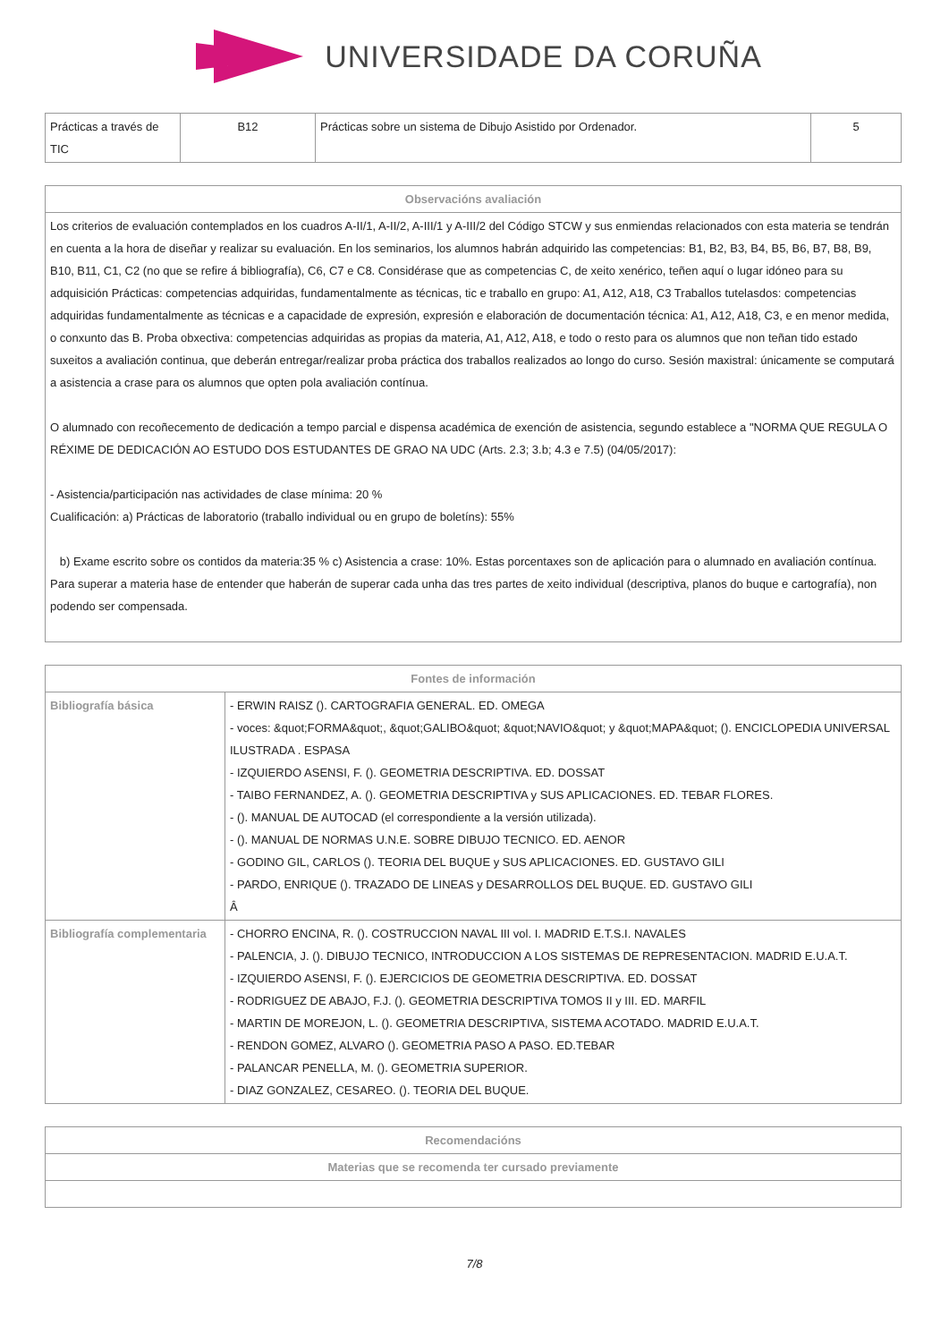UNIVERSIDADE DA CORUÑA
| Prácticas a través de TIC | B12 | Prácticas sobre un sistema de Dibujo Asistido por Ordenador. | 5 |
| Observacións avaliación |
| --- |
| Los criterios de evaluación contemplados en los cuadros A-II/1, A-II/2, A-III/1 y A-III/2 del Código STCW y sus enmiendas relacionados con esta materia se tendrán en cuenta a la hora de diseñar y realizar su evaluación. En los seminarios, los alumnos habrán adquirido las competencias: B1, B2, B3, B4, B5, B6, B7, B8, B9, B10, B11, C1, C2 (no que se refire á bibliografía), C6, C7 e C8. Considérase que as competencias C, de xeito xenérico, teñen aquí o lugar idóneo para su adquisición Prácticas: competencias adquiridas, fundamentalmente as técnicas, tic e traballo en grupo: A1, A12, A18, C3 Traballos tutelasdos: competencias adquiridas fundamentalmente as técnicas e a capacidade de expresión, expresión e elaboración de documentación técnica: A1, A12, A18, C3, e en menor medida, o conxunto das B. Proba obxectiva: competencias adquiridas as propias da materia, A1, A12, A18, e todo o resto para os alumnos que non teñan tido estado suxeitos a avaliación continua, que deberán entregar/realizar proba práctica dos traballos realizados ao longo do curso. Sesión maxistral: únicamente se computará a asistencia a crase para os alumnos que opten pola avaliación contínua. O alumnado con recoñecemento de dedicación a tempo parcial e dispensa académica de exención de asistencia, segundo establece a "NORMA QUE REGULA O RÉXIME DE DEDICACIÓN AO ESTUDO DOS ESTUDANTES DE GRAO NA UDC (Arts. 2.3; 3.b; 4.3 e 7.5) (04/05/2017): - Asistencia/participación nas actividades de clase mínima: 20 % Cualificación: a) Prácticas de laboratorio (traballo individual ou en grupo de boletíns): 55% b) Exame escrito sobre os contidos da materia:35 % c) Asistencia a crase: 10%. Estas porcentaxes son de aplicación para o alumnado en avaliación contínua. Para superar a materia hase de entender que haberán de superar cada unha das tres partes de xeito individual (descriptiva, planos do buque e cartografía), non podendo ser compensada. |
| Fontes de información | |
| --- | --- |
| Bibliografía básica | - ERWIN RAISZ (). CARTOGRAFIA GENERAL. ED. OMEGA - voces: &quot;FORMA&quot;, &quot;GALIBO&quot; &quot;NAVIO&quot; y &quot;MAPA&quot; (). ENCICLOPEDIA UNIVERSAL ILUSTRADA . ESPASA - IZQUIERDO ASENSI, F. (). GEOMETRIA DESCRIPTIVA. ED. DOSSAT - TAIBO FERNANDEZ, A. (). GEOMETRIA DESCRIPTIVA y SUS APLICACIONES. ED. TEBAR FLORES. - (). MANUAL DE AUTOCAD (el correspondiente a la versión utilizada). - (). MANUAL DE NORMAS U.N.E. SOBRE DIBUJO TECNICO. ED. AENOR - GODINO GIL, CARLOS (). TEORIA DEL BUQUE y SUS APLICACIONES. ED. GUSTAVO GILI - PARDO, ENRIQUE (). TRAZADO DE LINEAS y DESARROLLOS DEL BUQUE. ED. GUSTAVO GILI Â |
| Bibliografía complementaria | - CHORRO ENCINA, R. (). COSTRUCCION NAVAL III vol. I. MADRID E.T.S.I. NAVALES - PALENCIA, J. (). DIBUJO TECNICO, INTRODUCCION A LOS SISTEMAS DE REPRESENTACION. MADRID E.U.A.T. - IZQUIERDO ASENSI, F. (). EJERCICIOS DE GEOMETRIA DESCRIPTIVA. ED. DOSSAT - RODRIGUEZ DE ABAJO, F.J. (). GEOMETRIA DESCRIPTIVA TOMOS II y III. ED. MARFIL - MARTIN DE MOREJON, L. (). GEOMETRIA DESCRIPTIVA, SISTEMA ACOTADO. MADRID E.U.A.T. - RENDON GOMEZ, ALVARO (). GEOMETRIA PASO A PASO. ED.TEBAR - PALANCAR PENELLA, M. (). GEOMETRIA SUPERIOR. - DIAZ GONZALEZ, CESAREO. (). TEORIA DEL BUQUE. |
| Recomendacións |
| --- |
| Materias que se recomenda ter cursado previamente |
7/8